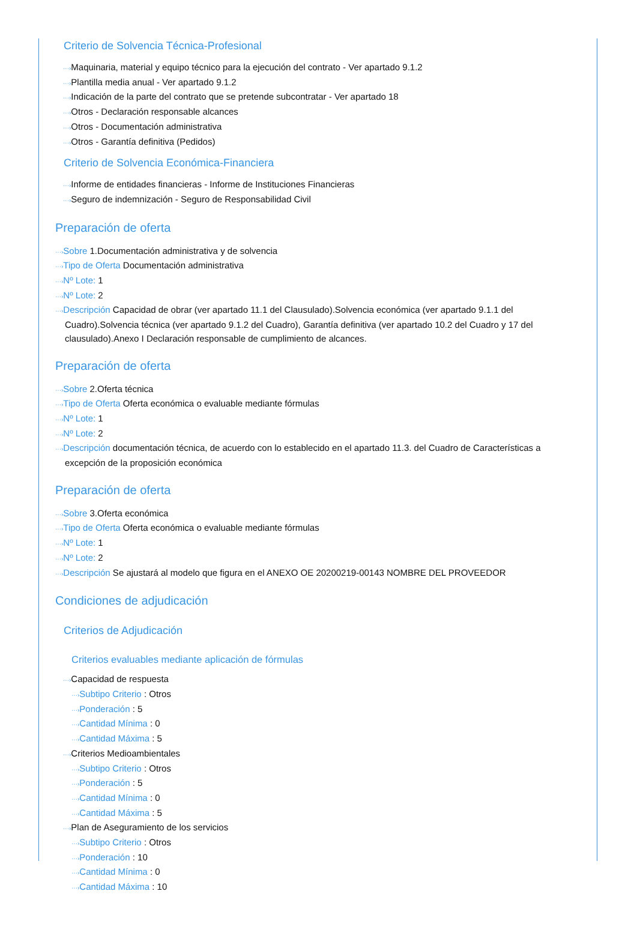Criterio de Solvencia Técnica-Profesional
···›Maquinaria, material y equipo técnico para la ejecución del contrato - Ver apartado 9.1.2
···›Plantilla media anual - Ver apartado 9.1.2
···›Indicación de la parte del contrato que se pretende subcontratar - Ver apartado 18
···›Otros - Declaración responsable alcances
···›Otros - Documentación administrativa
···›Otros - Garantía definitiva (Pedidos)
Criterio de Solvencia Económica-Financiera
···›Informe de entidades financieras - Informe de Instituciones Financieras
···›Seguro de indemnización - Seguro de Responsabilidad Civil
Preparación de oferta
···›Sobre 1.Documentación administrativa y de solvencia
···›Tipo de Oferta Documentación administrativa
···›Nº Lote: 1
···›Nº Lote: 2
···›Descripción Capacidad de obrar (ver apartado 11.1 del Clausulado).Solvencia económica (ver apartado 9.1.1 del Cuadro).Solvencia técnica (ver apartado 9.1.2 del Cuadro), Garantía definitiva (ver apartado 10.2 del Cuadro y 17 del clausulado).Anexo I Declaración responsable de cumplimiento de alcances.
Preparación de oferta
···›Sobre 2.Oferta técnica
···›Tipo de Oferta Oferta económica o evaluable mediante fórmulas
···›Nº Lote: 1
···›Nº Lote: 2
···›Descripción documentación técnica, de acuerdo con lo establecido en el apartado 11.3. del Cuadro de Características a excepción de la proposición económica
Preparación de oferta
···›Sobre 3.Oferta económica
···›Tipo de Oferta Oferta económica o evaluable mediante fórmulas
···›Nº Lote: 1
···›Nº Lote: 2
···›Descripción Se ajustará al modelo que figura en el ANEXO OE 20200219-00143 NOMBRE DEL PROVEEDOR
Condiciones de adjudicación
Criterios de Adjudicación
Criterios evaluables mediante aplicación de fórmulas
···›Capacidad de respuesta
···›Subtipo Criterio : Otros
···›Ponderación : 5
···›Cantidad Mínima : 0
···›Cantidad Máxima : 5
···›Criterios Medioambientales
···›Subtipo Criterio : Otros
···›Ponderación : 5
···›Cantidad Mínima : 0
···›Cantidad Máxima : 5
···›Plan de Aseguramiento de los servicios
···›Subtipo Criterio : Otros
···›Ponderación : 10
···›Cantidad Mínima : 0
···›Cantidad Máxima : 10